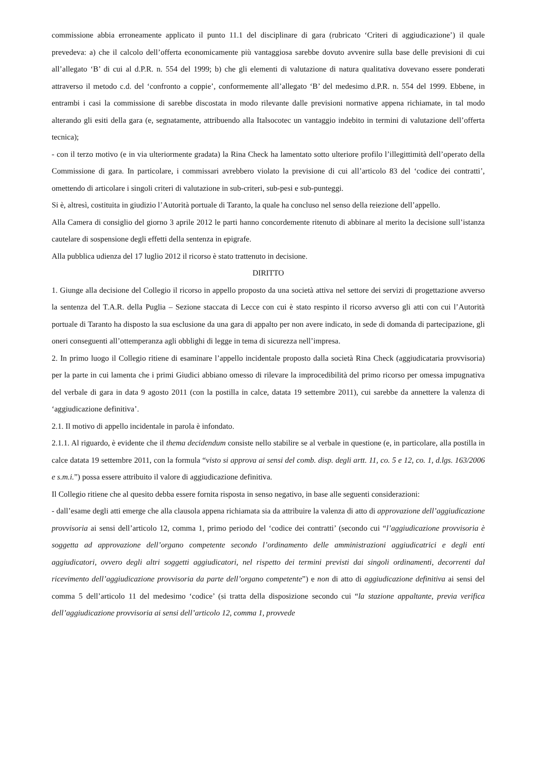commissione abbia erroneamente applicato il punto 11.1 del disciplinare di gara (rubricato ‘Criteri di aggiudicazione’) il quale prevedeva: a) che il calcolo dell’offerta economicamente più vantaggiosa sarebbe dovuto avvenire sulla base delle previsioni di cui all’allegato ‘B’ di cui al d.P.R. n. 554 del 1999; b) che gli elementi di valutazione di natura qualitativa dovevano essere ponderati attraverso il metodo c.d. del ‘confronto a coppie’, conformemente all’allegato ‘B’ del medesimo d.P.R. n. 554 del 1999. Ebbene, in entrambi i casi la commissione di sarebbe discostata in modo rilevante dalle previsioni normative appena richiamate, in tal modo alterando gli esiti della gara (e, segnatamente, attribuendo alla Italsocotec un vantaggio indebito in termini di valutazione dell’offerta tecnica);
- con il terzo motivo (e in via ulteriormente gradata) la Rina Check ha lamentato sotto ulteriore profilo l’illegittimità dell’operato della Commissione di gara. In particolare, i commissari avrebbero violato la previsione di cui all’articolo 83 del ‘codice dei contratti’, omettendo di articolare i singoli criteri di valutazione in sub-criteri, sub-pesi e sub-punteggi.
Si è, altresì, costituita in giudizio l’Autorità portuale di Taranto, la quale ha concluso nel senso della reiezione dell’appello.
Alla Camera di consiglio del giorno 3 aprile 2012 le parti hanno concordemente ritenuto di abbinare al merito la decisione sull’istanza cautelare di sospensione degli effetti della sentenza in epigrafe.
Alla pubblica udienza del 17 luglio 2012 il ricorso è stato trattenuto in decisione.
DIRITTO
1. Giunge alla decisione del Collegio il ricorso in appello proposto da una società attiva nel settore dei servizi di progettazione avverso la sentenza del T.A.R. della Puglia – Sezione staccata di Lecce con cui è stato respinto il ricorso avverso gli atti con cui l’Autorità portuale di Taranto ha disposto la sua esclusione da una gara di appalto per non avere indicato, in sede di domanda di partecipazione, gli oneri conseguenti all’ottemperanza agli obblighi di legge in tema di sicurezza nell’impresa.
2. In primo luogo il Collegio ritiene di esaminare l’appello incidentale proposto dalla società Rina Check (aggiudicataria provvisoria) per la parte in cui lamenta che i primi Giudici abbiano omesso di rilevare la improcedibilità del primo ricorso per omessa impugnativa del verbale di gara in data 9 agosto 2011 (con la postilla in calce, datata 19 settembre 2011), cui sarebbe da annettere la valenza di ‘aggiudicazione definitiva’.
2.1. Il motivo di appello incidentale in parola è infondato.
2.1.1. Al riguardo, è evidente che il thema decidendum consiste nello stabilire se al verbale in questione (e, in particolare, alla postilla in calce datata 19 settembre 2011, con la formula “visto si approva ai sensi del comb. disp. degli artt. 11, co. 5 e 12, co. 1, d.lgs. 163/2006 e s.m.i.”) possa essere attribuito il valore di aggiudicazione definitiva.
Il Collegio ritiene che al quesito debba essere fornita risposta in senso negativo, in base alle seguenti considerazioni:
- dall’esame degli atti emerge che alla clausola appena richiamata sia da attribuire la valenza di atto di approvazione dell’aggiudicazione provvisoria ai sensi dell’articolo 12, comma 1, primo periodo del ‘codice dei contratti’ (secondo cui “l’aggiudicazione provvisoria è soggetta ad approvazione dell’organo competente secondo l’ordinamento delle amministrazioni aggiudicatrici e degli enti aggiudicatori, ovvero degli altri soggetti aggiudicatori, nel rispetto dei termini previsti dai singoli ordinamenti, decorrenti dal ricevimento dell’aggiudicazione provvisoria da parte dell’organo competente”) e non di atto di aggiudicazione definitiva ai sensi del comma 5 dell’articolo 11 del medesimo ‘codice’ (si tratta della disposizione secondo cui “la stazione appaltante, previa verifica dell’aggiudicazione provvisoria ai sensi dell’articolo 12, comma 1, provvede